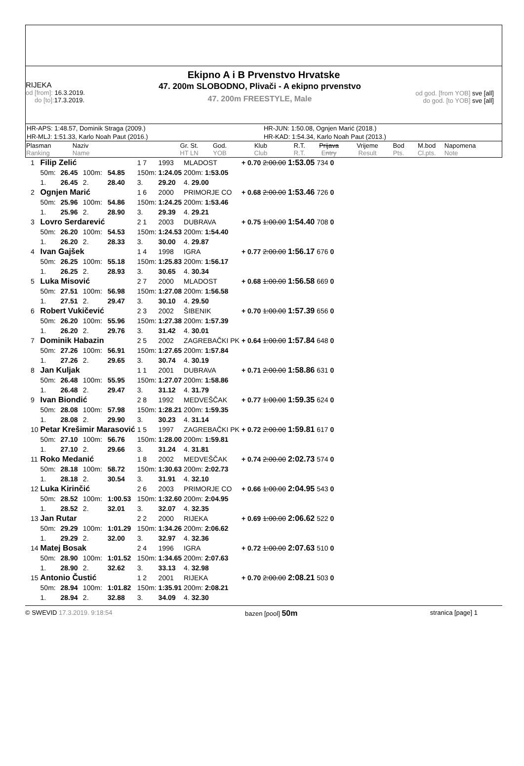Ekipno A i B Prvenstvo Hrvatske
RIJEKA
od [from]: 16.3.2019.
do [to]: 17.3.2019.
47. 200m SLOBODNO, Plivači - A ekipno prvenstvo
47. 200m FREESTYLE, Male
od god. [from YOB] sve [all]
do god. [to YOB] sve [all]
| HR-APS: 1:48.57, Dominik Straga (2009.) | HR-JUN: 1:50.08, Ognjen Marić (2018.) |
| HR-MLJ: 1:51.33, Karlo Noah Paut (2016.) | HR-KAD: 1:54.34, Karlo Noah Paut (2013.) |
| Plasman Ranking | Naziv Name | Gr. St. HT LN | God. YOB | Klub Club | R.T. R.T. | Prijava Entry | Vrijeme Result | Bod Pts. | M.bod Cl.pts. | Napomena Note |
| --- | --- | --- | --- | --- | --- | --- | --- | --- | --- | --- |
| 1 | Filip Zelić | | | | 1 7 | 1993 | MLADOST | + 0.70 | 2:00.00 | 1:53.05 | 734 | 0 |
| | 50m: | 26.45 | 100m: | 54.85 | 150m: | 1:24.05 | 200m: 1:53.05 | | | | | |
| | 1. | 26.45 | 2. | 28.40 | 3. | 29.20 | 4. 29.00 | | | | | |
| 2 | Ognjen Marić | | | | 1 6 | 2000 | PRIMORJE CO | + 0.68 | 2:00.00 | 1:53.46 | 726 | 0 |
| | 50m: | 25.96 | 100m: | 54.86 | 150m: | 1:24.25 | 200m: 1:53.46 | | | | | |
| | 1. | 25.96 | 2. | 28.90 | 3. | 29.39 | 4. 29.21 | | | | | |
| 3 | Lovro Serdarević | | | | 2 1 | 2003 | DUBRAVA | + 0.75 | 1:00.00 | 1:54.40 | 708 | 0 |
| | 50m: | 26.20 | 100m: | 54.53 | 150m: | 1:24.53 | 200m: 1:54.40 | | | | | |
| | 1. | 26.20 | 2. | 28.33 | 3. | 30.00 | 4. 29.87 | | | | | |
| 4 | Ivan Gajšek | | | | 1 4 | 1998 | IGRA | + 0.77 | 2:00.00 | 1:56.17 | 676 | 0 |
| | 50m: | 26.25 | 100m: | 55.18 | 150m: | 1:25.83 | 200m: 1:56.17 | | | | | |
| | 1. | 26.25 | 2. | 28.93 | 3. | 30.65 | 4. 30.34 | | | | | |
| 5 | Luka Misović | | | | 2 7 | 2000 | MLADOST | + 0.68 | 1:00.00 | 1:56.58 | 669 | 0 |
| | 50m: | 27.51 | 100m: | 56.98 | 150m: | 1:27.08 | 200m: 1:56.58 | | | | | |
| | 1. | 27.51 | 2. | 29.47 | 3. | 30.10 | 4. 29.50 | | | | | |
| 6 | Robert Vukičević | | | | 2 3 | 2002 | ŠIBENIK | + 0.70 | 1:00.00 | 1:57.39 | 656 | 0 |
| | 50m: | 26.20 | 100m: | 55.96 | 150m: | 1:27.38 | 200m: 1:57.39 | | | | | |
| | 1. | 26.20 | 2. | 29.76 | 3. | 31.42 | 4. 30.01 | | | | | |
| 7 | Dominik Habazin | | | | 2 5 | 2002 | ZAGREBAČKI PK | + 0.64 | 1:00.00 | 1:57.84 | 648 | 0 |
| | 50m: | 27.26 | 100m: | 56.91 | 150m: | 1:27.65 | 200m: 1:57.84 | | | | | |
| | 1. | 27.26 | 2. | 29.65 | 3. | 30.74 | 4. 30.19 | | | | | |
| 8 | Jan Kuljak | | | | 1 1 | 2001 | DUBRAVA | + 0.71 | 2:00.00 | 1:58.86 | 631 | 0 |
| | 50m: | 26.48 | 100m: | 55.95 | 150m: | 1:27.07 | 200m: 1:58.86 | | | | | |
| | 1. | 26.48 | 2. | 29.47 | 3. | 31.12 | 4. 31.79 | | | | | |
| 9 | Ivan Biondić | | | | 2 8 | 1992 | MEDVEŠČAK | + 0.77 | 1:00.00 | 1:59.35 | 624 | 0 |
| | 50m: | 28.08 | 100m: | 57.98 | 150m: | 1:28.21 | 200m: 1:59.35 | | | | | |
| | 1. | 28.08 | 2. | 29.90 | 3. | 30.23 | 4. 31.14 | | | | | |
| 10 | Petar Krešimir Marasović | | | | 1 5 | 1997 | ZAGREBAČKI PK | + 0.72 | 2:00.00 | 1:59.81 | 617 | 0 |
| | 50m: | 27.10 | 100m: | 56.76 | 150m: | 1:28.00 | 200m: 1:59.81 | | | | | |
| | 1. | 27.10 | 2. | 29.66 | 3. | 31.24 | 4. 31.81 | | | | | |
| 11 | Roko Medanić | | | | 1 8 | 2002 | MEDVEŠČAK | + 0.74 | 2:00.00 | 2:02.73 | 574 | 0 |
| | 50m: | 28.18 | 100m: | 58.72 | 150m: | 1:30.63 | 200m: 2:02.73 | | | | | |
| | 1. | 28.18 | 2. | 30.54 | 3. | 31.91 | 4. 32.10 | | | | | |
| 12 | Luka Kirinčić | | | | 2 6 | 2003 | PRIMORJE CO | + 0.66 | 1:00.00 | 2:04.95 | 543 | 0 |
| | 50m: | 28.52 | 100m: | 1:00.53 | 150m: | 1:32.60 | 200m: 2:04.95 | | | | | |
| | 1. | 28.52 | 2. | 32.01 | 3. | 32.07 | 4. 32.35 | | | | | |
| 13 | Jan Rutar | | | | 2 2 | 2000 | RIJEKA | + 0.69 | 1:00.00 | 2:06.62 | 522 | 0 |
| | 50m: | 29.29 | 100m: | 1:01.29 | 150m: | 1:34.26 | 200m: 2:06.62 | | | | | |
| | 1. | 29.29 | 2. | 32.00 | 3. | 32.97 | 4. 32.36 | | | | | |
| 14 | Matej Bosak | | | | 2 4 | 1996 | IGRA | + 0.72 | 1:00.00 | 2:07.63 | 510 | 0 |
| | 50m: | 28.90 | 100m: | 1:01.52 | 150m: | 1:34.65 | 200m: 2:07.63 | | | | | |
| | 1. | 28.90 | 2. | 32.62 | 3. | 33.13 | 4. 32.98 | | | | | |
| 15 | Antonio Čustić | | | | 1 2 | 2001 | RIJEKA | + 0.70 | 2:00.00 | 2:08.21 | 503 | 0 |
| | 50m: | 28.94 | 100m: | 1:01.82 | 150m: | 1:35.91 | 200m: 2:08.21 | | | | | |
| | 1. | 28.94 | 2. | 32.88 | 3. | 34.09 | 4. 32.30 | | | | | |
© SWEVID 17.3.2019. 9:18:54 bazen [pool] 50m stranica [page] 1